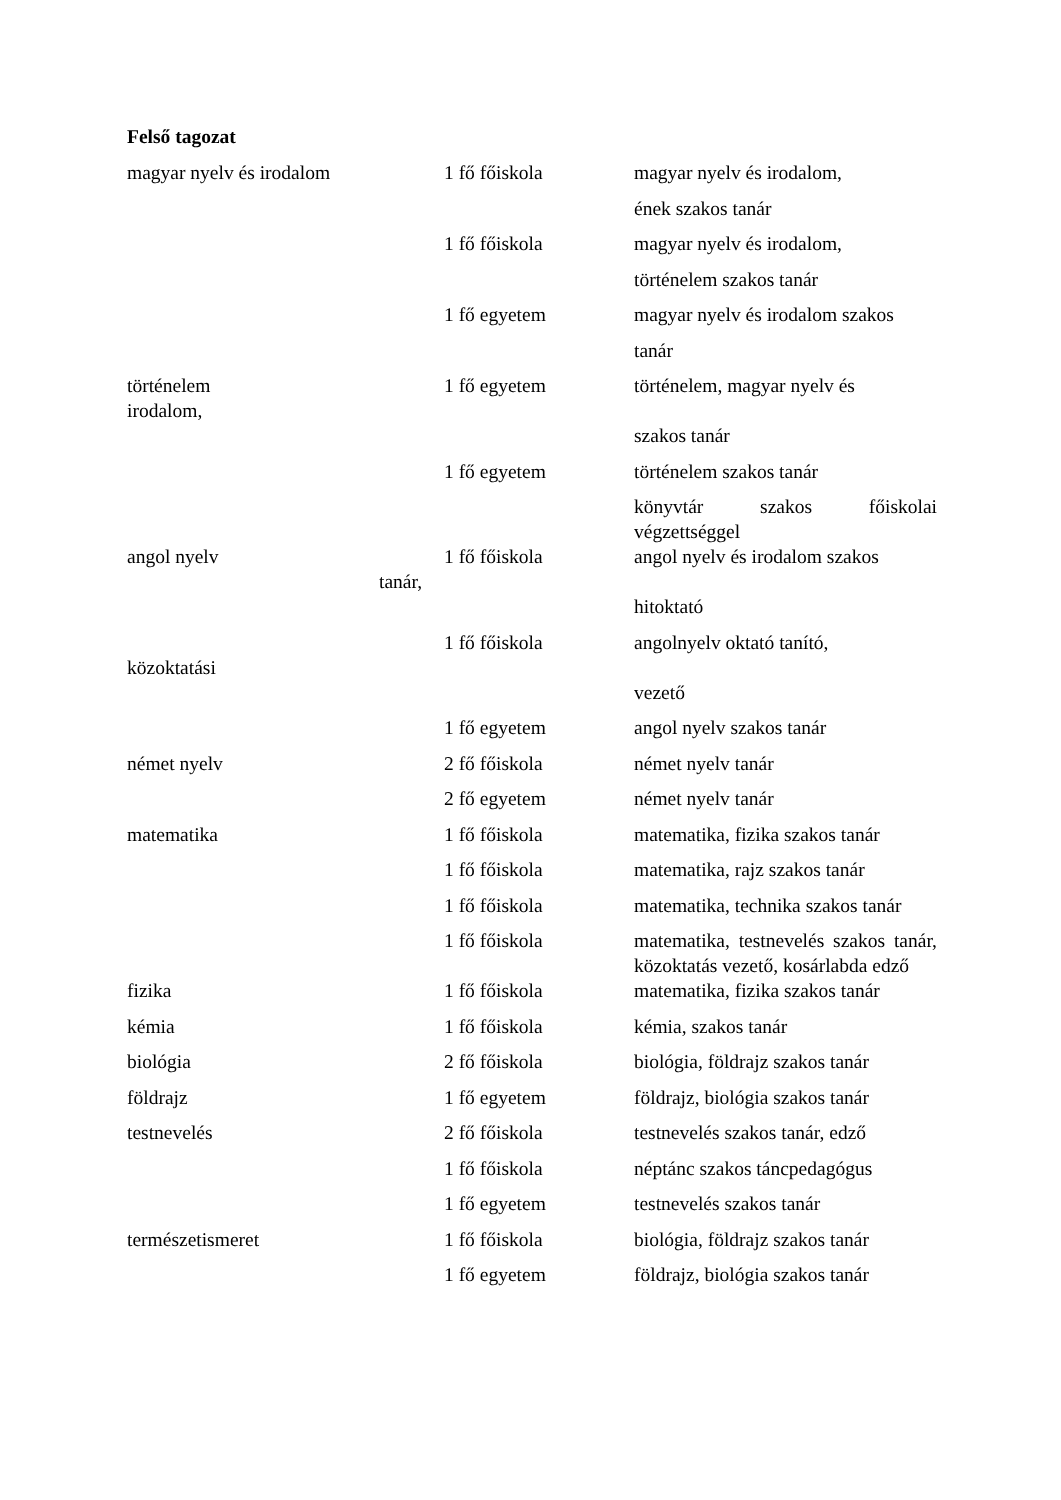Felső tagozat
| magyar nyelv és irodalom | 1 fő főiskola | magyar nyelv és irodalom, |
| | | ének szakos tanár |
| | 1 fő főiskola | magyar nyelv és irodalom, |
| | | történelem szakos tanár |
| | 1 fő egyetem | magyar nyelv és irodalom szakos |
| | | tanár |
| történelem irodalom, | 1 fő egyetem | történelem, magyar nyelv és |
| | | szakos tanár |
| | 1 fő egyetem | történelem szakos tanár |
| | | könyvtár szakos főiskolai végzettséggel |
| angol nyelv tanár, | 1 fő főiskola | angol nyelv és irodalom szakos |
| | | hitoktató |
| közoktatási | 1 fő főiskola | angolnyelv oktató tanító, |
| | | vezető |
| | 1 fő egyetem | angol nyelv szakos tanár |
| német nyelv | 2 fő főiskola | német nyelv tanár |
| | 2 fő egyetem | német nyelv tanár |
| matematika | 1 fő főiskola | matematika, fizika szakos tanár |
| | 1 fő főiskola | matematika, rajz szakos tanár |
| | 1 fő főiskola | matematika, technika szakos tanár |
| | 1 fő főiskola | matematika, testnevelés szakos tanár, közoktatás vezető, kosárlabda edző |
| fizika | 1 fő főiskola | matematika, fizika szakos tanár |
| kémia | 1 fő főiskola | kémia, szakos tanár |
| biológia | 2 fő főiskola | biológia, földrajz szakos tanár |
| földrajz | 1 fő egyetem | földrajz, biológia szakos tanár |
| testnevelés | 2 fő főiskola | testnevelés szakos tanár, edző |
| | 1 fő főiskola | néptánc szakos táncpedagógus |
| | 1 fő egyetem | testnevelés szakos tanár |
| természetismeret | 1 fő főiskola | biológia, földrajz szakos tanár |
| | 1 fő egyetem | földrajz, biológia szakos tanár |